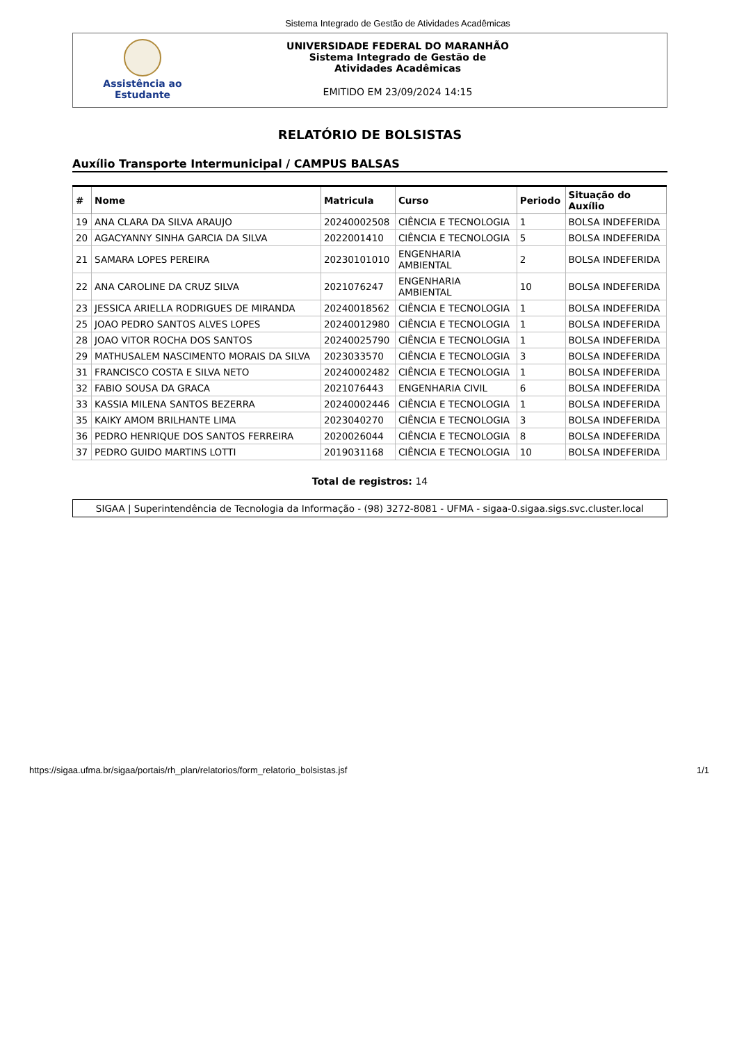Sistema Integrado de Gestão de Atividades Acadêmicas
Assistência ao
Estudante
UNIVERSIDADE FEDERAL DO MARANHÃO
Sistema Integrado de Gestão de
Atividades Acadêmicas
EMITIDO EM 23/09/2024 14:15
RELATÓRIO DE BOLSISTAS
Auxílio Transporte Intermunicipal / CAMPUS BALSAS
| # | Nome | Matricula | Curso | Periodo | Situação do Auxílio |
| --- | --- | --- | --- | --- | --- |
| 19 | ANA CLARA DA SILVA ARAUJO | 20240002508 | CIÊNCIA E TECNOLOGIA | 1 | BOLSA INDEFERIDA |
| 20 | AGACYANNY SINHA GARCIA DA SILVA | 2022001410 | CIÊNCIA E TECNOLOGIA | 5 | BOLSA INDEFERIDA |
| 21 | SAMARA LOPES PEREIRA | 20230101010 | ENGENHARIA AMBIENTAL | 2 | BOLSA INDEFERIDA |
| 22 | ANA CAROLINE DA CRUZ SILVA | 2021076247 | ENGENHARIA AMBIENTAL | 10 | BOLSA INDEFERIDA |
| 23 | JESSICA ARIELLA RODRIGUES DE MIRANDA | 20240018562 | CIÊNCIA E TECNOLOGIA | 1 | BOLSA INDEFERIDA |
| 25 | JOAO PEDRO SANTOS ALVES LOPES | 20240012980 | CIÊNCIA E TECNOLOGIA | 1 | BOLSA INDEFERIDA |
| 28 | JOAO VITOR ROCHA DOS SANTOS | 20240025790 | CIÊNCIA E TECNOLOGIA | 1 | BOLSA INDEFERIDA |
| 29 | MATHUSALEM NASCIMENTO MORAIS DA SILVA | 2023033570 | CIÊNCIA E TECNOLOGIA | 3 | BOLSA INDEFERIDA |
| 31 | FRANCISCO COSTA E SILVA NETO | 20240002482 | CIÊNCIA E TECNOLOGIA | 1 | BOLSA INDEFERIDA |
| 32 | FABIO SOUSA DA GRACA | 2021076443 | ENGENHARIA CIVIL | 6 | BOLSA INDEFERIDA |
| 33 | KASSIA MILENA SANTOS BEZERRA | 20240002446 | CIÊNCIA E TECNOLOGIA | 1 | BOLSA INDEFERIDA |
| 35 | KAIKY AMOM BRILHANTE LIMA | 2023040270 | CIÊNCIA E TECNOLOGIA | 3 | BOLSA INDEFERIDA |
| 36 | PEDRO HENRIQUE DOS SANTOS FERREIRA | 2020026044 | CIÊNCIA E TECNOLOGIA | 8 | BOLSA INDEFERIDA |
| 37 | PEDRO GUIDO MARTINS LOTTI | 2019031168 | CIÊNCIA E TECNOLOGIA | 10 | BOLSA INDEFERIDA |
Total de registros: 14
SIGAA | Superintendência de Tecnologia da Informação - (98) 3272-8081 - UFMA - sigaa-0.sigaa.sigs.svc.cluster.local
https://sigaa.ufma.br/sigaa/portais/rh_plan/relatorios/form_relatorio_bolsistas.jsf 1/1